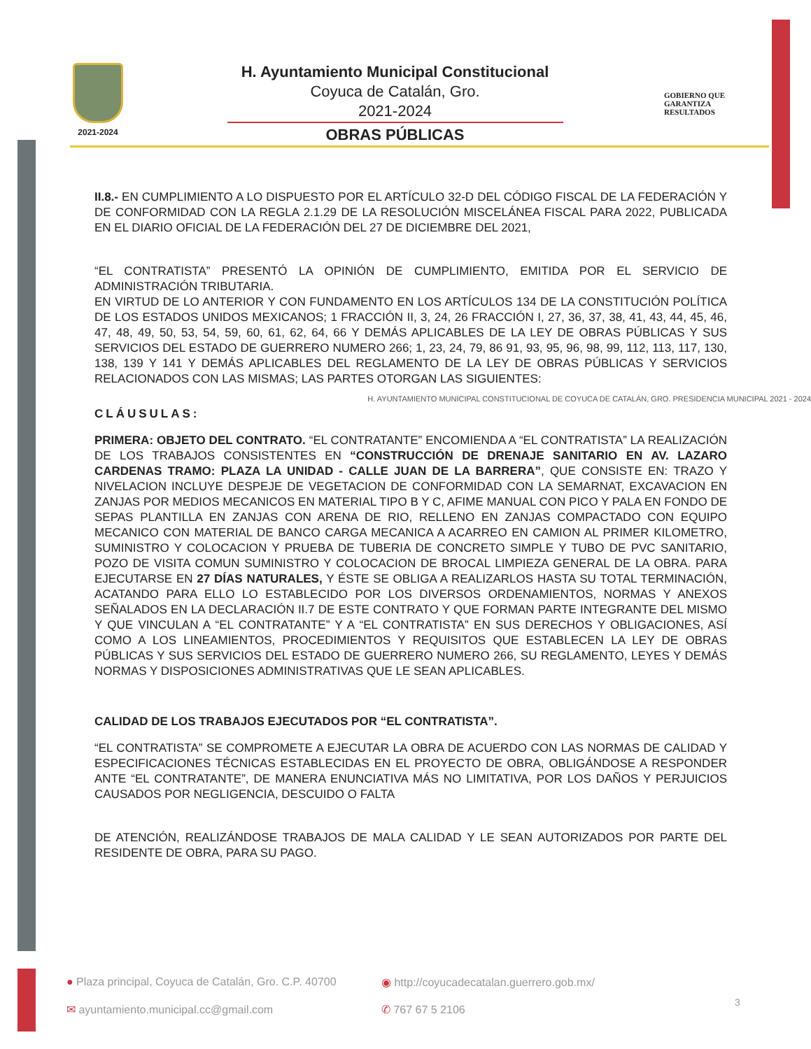2021-2024
H. Ayuntamiento Municipal Constitucional
Coyuca de Catalán, Gro.
2021-2024
OBRAS PÚBLICAS
GOBIERNO QUE
GARANTIZA
RESULTADOS
II.8.- EN CUMPLIMIENTO A LO DISPUESTO POR EL ARTÍCULO 32-D DEL CÓDIGO FISCAL DE LA FEDERACIÓN Y DE CONFORMIDAD CON LA REGLA 2.1.29 DE LA RESOLUCIÓN MISCELÁNEA FISCAL PARA 2022, PUBLICADA EN EL DIARIO OFICIAL DE LA FEDERACIÓN DEL 27 DE DICIEMBRE DEL 2021,
“EL CONTRATISTA” PRESENTÓ LA OPINIÓN DE CUMPLIMIENTO, EMITIDA POR EL SERVICIO DE ADMINISTRACIÓN TRIBUTARIA.
EN VIRTUD DE LO ANTERIOR Y CON FUNDAMENTO EN LOS ARTÍCULOS 134 DE LA CONSTITUCIÓN POLÍTICA DE LOS ESTADOS UNIDOS MEXICANOS; 1 FRACCIÓN II, 3, 24, 26 FRACCIÓN I, 27, 36, 37, 38, 41, 43, 44, 45, 46, 47, 48, 49, 50, 53, 54, 59, 60, 61, 62, 64, 66 Y DEMÁS APLICABLES DE LA LEY DE OBRAS PÚBLICAS Y SUS SERVICIOS DEL ESTADO DE GUERRERO NUMERO 266; 1, 23, 24, 79, 86 91, 93, 95, 96, 98, 99, 112, 113, 117, 130, 138, 139 Y 141 Y DEMÁS APLICABLES DEL REGLAMENTO DE LA LEY DE OBRAS PÚBLICAS Y SERVICIOS RELACIONADOS CON LAS MISMAS; LAS PARTES OTORGAN LAS SIGUIENTES:
H. AYUNTAMIENTO MUNICIPAL CONSTITUCIONAL DE COYUCA DE CATALÁN, GRO. PRESIDENCIA MUNICIPAL 2021 - 2024
CLÁUSULAS:
PRIMERA: OBJETO DEL CONTRATO. “EL CONTRATANTE” ENCOMIENDA A “EL CONTRATISTA” LA REALIZACIÓN DE LOS TRABAJOS CONSISTENTES EN “CONSTRUCCIÓN DE DRENAJE SANITARIO EN AV. LAZARO CARDENAS TRAMO: PLAZA LA UNIDAD - CALLE JUAN DE LA BARRERA”, QUE CONSISTE EN: TRAZO Y NIVELACION INCLUYE DESPEJE DE VEGETACION DE CONFORMIDAD CON LA SEMARNAT, EXCAVACION EN ZANJAS POR MEDIOS MECANICOS EN MATERIAL TIPO B Y C, AFIME MANUAL CON PICO Y PALA EN FONDO DE SEPAS PLANTILLA EN ZANJAS CON ARENA DE RIO, RELLENO EN ZANJAS COMPACTADO CON EQUIPO MECANICO CON MATERIAL DE BANCO CARGA MECANICA A ACARREO EN CAMION AL PRIMER KILOMETRO, SUMINISTRO Y COLOCACION Y PRUEBA DE TUBERIA DE CONCRETO SIMPLE Y TUBO DE PVC SANITARIO, POZO DE VISITA COMUN SUMINISTRO Y COLOCACION DE BROCAL LIMPIEZA GENERAL DE LA OBRA. PARA EJECUTARSE EN 27 DÍAS NATURALES, Y ÉSTE SE OBLIGA A REALIZARLOS HASTA SU TOTAL TERMINACIÓN, ACATANDO PARA ELLO LO ESTABLECIDO POR LOS DIVERSOS ORDENAMIENTOS, NORMAS Y ANEXOS SEÑALADOS EN LA DECLARACIÓN II.7 DE ESTE CONTRATO Y QUE FORMAN PARTE INTEGRANTE DEL MISMO Y QUE VINCULAN A “EL CONTRATANTE” Y A “EL CONTRATISTA” EN SUS DERECHOS Y OBLIGACIONES, ASÍ COMO A LOS LINEAMIENTOS, PROCEDIMIENTOS Y REQUISITOS QUE ESTABLECEN LA LEY DE OBRAS PÚBLICAS Y SUS SERVICIOS DEL ESTADO DE GUERRERO NUMERO 266, SU REGLAMENTO, LEYES Y DEMÁS NORMAS Y DISPOSICIONES ADMINISTRATIVAS QUE LE SEAN APLICABLES.
CALIDAD DE LOS TRABAJOS EJECUTADOS POR “EL CONTRATISTA”.
“EL CONTRATISTA” SE COMPROMETE A EJECUTAR LA OBRA DE ACUERDO CON LAS NORMAS DE CALIDAD Y ESPECIFICACIONES TÉCNICAS ESTABLECIDAS EN EL PROYECTO DE OBRA, OBLIGÁNDOSE A RESPONDER ANTE “EL CONTRATANTE”, DE MANERA ENUNCIATIVA MÁS NO LIMITATIVA, POR LOS DAÑOS Y PERJUICIOS CAUSADOS POR NEGLIGENCIA, DESCUIDO O FALTA
DE ATENCIÓN, REALIZÁNDOSE TRABAJOS DE MALA CALIDAD Y LE SEAN AUTORIZADOS POR PARTE DEL RESIDENTE DE OBRA, PARA SU PAGO.
● Plaza principal, Coyuca de Catalán, Gro. C.P. 40700
◉ http://coyucadecatalan.guerrero.gob.mx/
✉ ayuntamiento.municipal.cc@gmail.com
✆ 767 67 5 2106
3